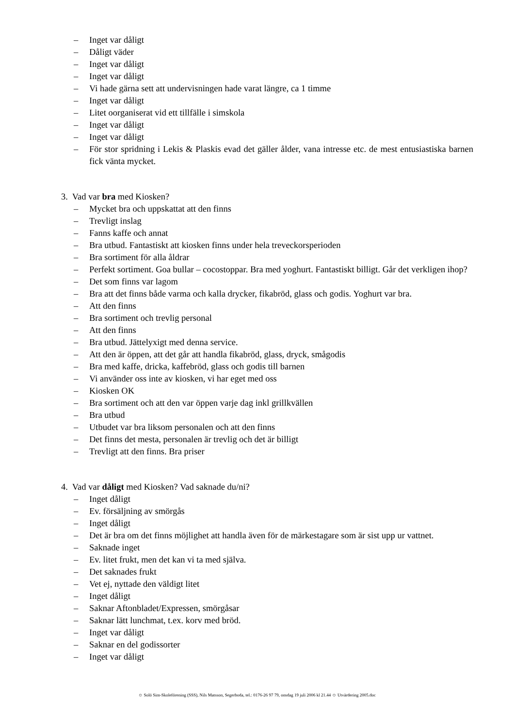– Inget var dåligt
– Dåligt väder
– Inget var dåligt
– Inget var dåligt
– Vi hade gärna sett att undervisningen hade varat längre, ca 1 timme
– Inget var dåligt
– Litet oorganiserat vid ett tillfälle i simskola
– Inget var dåligt
– Inget var dåligt
– För stor spridning i Lekis & Plaskis evad det gäller ålder, vana intresse etc. de mest entusiastiska barnen fick vänta mycket.
3. Vad var bra med Kiosken?
– Mycket bra och uppskattat att den finns
– Trevligt inslag
– Fanns kaffe och annat
– Bra utbud. Fantastiskt att kiosken finns under hela treveckorsperioden
– Bra sortiment för alla åldrar
– Perfekt sortiment. Goa bullar – cocostoppar. Bra med yoghurt. Fantastiskt billigt. Går det verkligen ihop?
– Det som finns var lagom
– Bra att det finns både varma och kalla drycker, fikabröd, glass och godis. Yoghurt var bra.
– Att den finns
– Bra sortiment och trevlig personal
– Att den finns
– Bra utbud. Jättelyxigt med denna service.
– Att den är öppen, att det går att handla fikabröd, glass, dryck, smågodis
– Bra med kaffe, dricka, kaffebröd, glass och godis till barnen
– Vi använder oss inte av kiosken, vi har eget med oss
– Kiosken OK
– Bra sortiment och att den var öppen varje dag inkl grillkvällen
– Bra utbud
– Utbudet var bra liksom personalen och att den finns
– Det finns det mesta, personalen är trevlig och det är billigt
– Trevligt att den finns. Bra priser
4. Vad var dåligt med Kiosken? Vad saknade du/ni?
– Inget dåligt
– Ev. försäljning av smörgås
– Inget dåligt
– Det är bra om det finns möjlighet att handla även för de märkestagare som är sist upp ur vattnet.
– Saknade inget
– Ev. litet frukt, men det kan vi ta med själva.
– Det saknades frukt
– Vet ej, nyttade den väldigt litet
– Inget dåligt
– Saknar Aftonbladet/Expressen, smörgåsar
– Saknar lätt lunchmat, t.ex. korv med bröd.
– Inget var dåligt
– Saknar en del godissorter
– Inget var dåligt
☺ Solö Sim-Skoleförening (SSS), Nils Matsson, Segerboda, tel.: 0176-26 97 79, onsdag 19 juli 2006 kl 21.44 ☺ Utvärdering 2005.doc